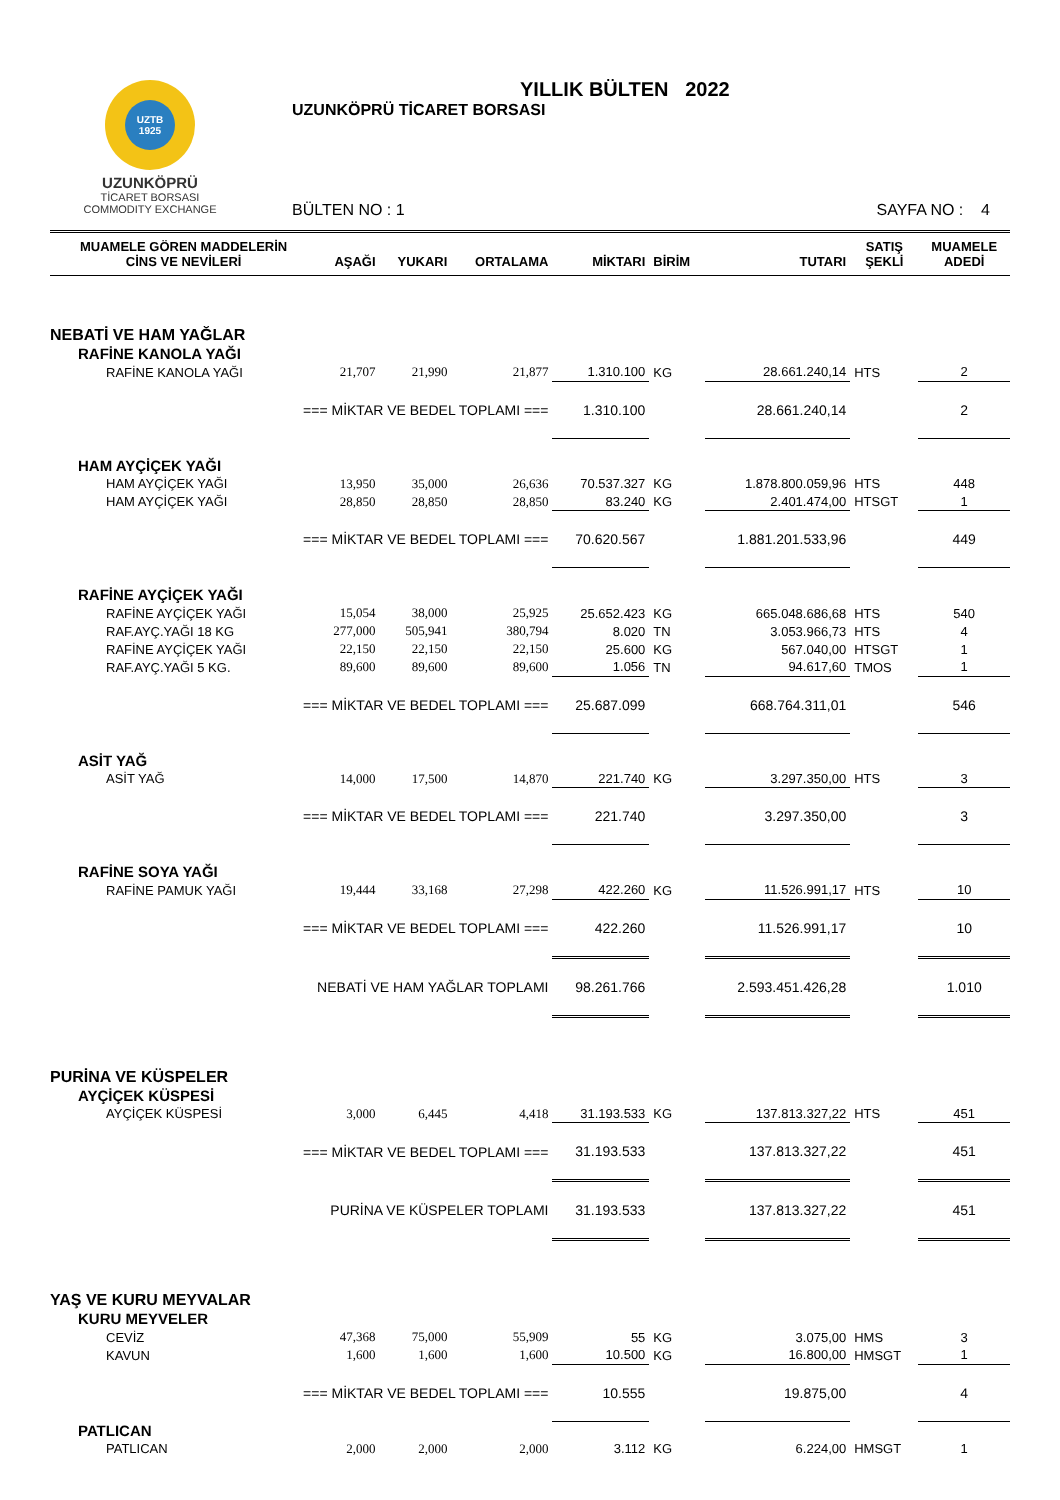UZTB
1925
UZUNKÖPRÜ
TİCARET BORSASI
COMMODITY EXCHANGE
YILLIK BÜLTEN 2022
UZUNKÖPRÜ TİCARET BORSASI
BÜLTEN NO : 1 SAYFA NO : 4
| MUAMELE GÖREN MADDELERİN CİNS VE NEVİLERİ | AŞAĞI | YUKARI | ORTALAMA | MİKTARI | BİRİM | TUTARI | SATIŞ ŞEKLİ | MUAMELE ADEDİ |
| --- | --- | --- | --- | --- | --- | --- | --- | --- |
| NEBATİ VE HAM YAĞLAR | | | | | | | | |
| RAFİNE KANOLA YAĞI | | | | | | | | |
| RAFİNE KANOLA YAĞI | 21,707 | 21,990 | 21,877 | 1.310.100 | KG | 28.661.240,14 | HTS | 2 |
| === MİKTAR VE BEDEL TOPLAMI === | | | | 1.310.100 | | 28.661.240,14 | | 2 |
| HAM AYÇİÇEK YAĞI | | | | | | | | |
| HAM AYÇİÇEK YAĞI | 13,950 | 35,000 | 26,636 | 70.537.327 | KG | 1.878.800.059,96 | HTS | 448 |
| HAM AYÇİÇEK YAĞI | 28,850 | 28,850 | 28,850 | 83.240 | KG | 2.401.474,00 | HTSGT | 1 |
| === MİKTAR VE BEDEL TOPLAMI === | | | | 70.620.567 | | 1.881.201.533,96 | | 449 |
| RAFİNE AYÇİÇEK YAĞI | | | | | | | | |
| RAFİNE AYÇİÇEK YAĞI | 15,054 | 38,000 | 25,925 | 25.652.423 | KG | 665.048.686,68 | HTS | 540 |
| RAF.AYÇ.YAĞI 18 KG | 277,000 | 505,941 | 380,794 | 8.020 | TN | 3.053.966,73 | HTS | 4 |
| RAFİNE AYÇİÇEK YAĞI | 22,150 | 22,150 | 22,150 | 25.600 | KG | 567.040,00 | HTSGT | 1 |
| RAF.AYÇ.YAĞI 5 KG. | 89,600 | 89,600 | 89,600 | 1.056 | TN | 94.617,60 | TMOS | 1 |
| === MİKTAR VE BEDEL TOPLAMI === | | | | 25.687.099 | | 668.764.311,01 | | 546 |
| ASİT YAĞ | | | | | | | | |
| ASİT YAĞ | 14,000 | 17,500 | 14,870 | 221.740 | KG | 3.297.350,00 | HTS | 3 |
| === MİKTAR VE BEDEL TOPLAMI === | | | | 221.740 | | 3.297.350,00 | | 3 |
| RAFİNE SOYA YAĞI | | | | | | | | |
| RAFİNE PAMUK YAĞI | 19,444 | 33,168 | 27,298 | 422.260 | KG | 11.526.991,17 | HTS | 10 |
| === MİKTAR VE BEDEL TOPLAMI === | | | | 422.260 | | 11.526.991,17 | | 10 |
| NEBATİ VE HAM YAĞLAR TOPLAMI | | | | 98.261.766 | | 2.593.451.426,28 | | 1.010 |
| PURİNA VE KÜSPELER | | | | | | | | |
| AYÇİÇEK KÜSPESİ | | | | | | | | |
| AYÇİÇEK KÜSPESİ | 3,000 | 6,445 | 4,418 | 31.193.533 | KG | 137.813.327,22 | HTS | 451 |
| === MİKTAR VE BEDEL TOPLAMI === | | | | 31.193.533 | | 137.813.327,22 | | 451 |
| PURİNA VE KÜSPELER TOPLAMI | | | | 31.193.533 | | 137.813.327,22 | | 451 |
| YAŞ VE KURU MEYVALAR | | | | | | | | |
| KURU MEYVELER | | | | | | | | |
| CEVİZ | 47,368 | 75,000 | 55,909 | 55 | KG | 3.075,00 | HMS | 3 |
| KAVUN | 1,600 | 1,600 | 1,600 | 10.500 | KG | 16.800,00 | HMSGT | 1 |
| === MİKTAR VE BEDEL TOPLAMI === | | | | 10.555 | | 19.875,00 | | 4 |
| PATLICAN | | | | | | | | |
| PATLICAN | 2,000 | 2,000 | 2,000 | 3.112 | KG | 6.224,00 | HMSGT | 1 |